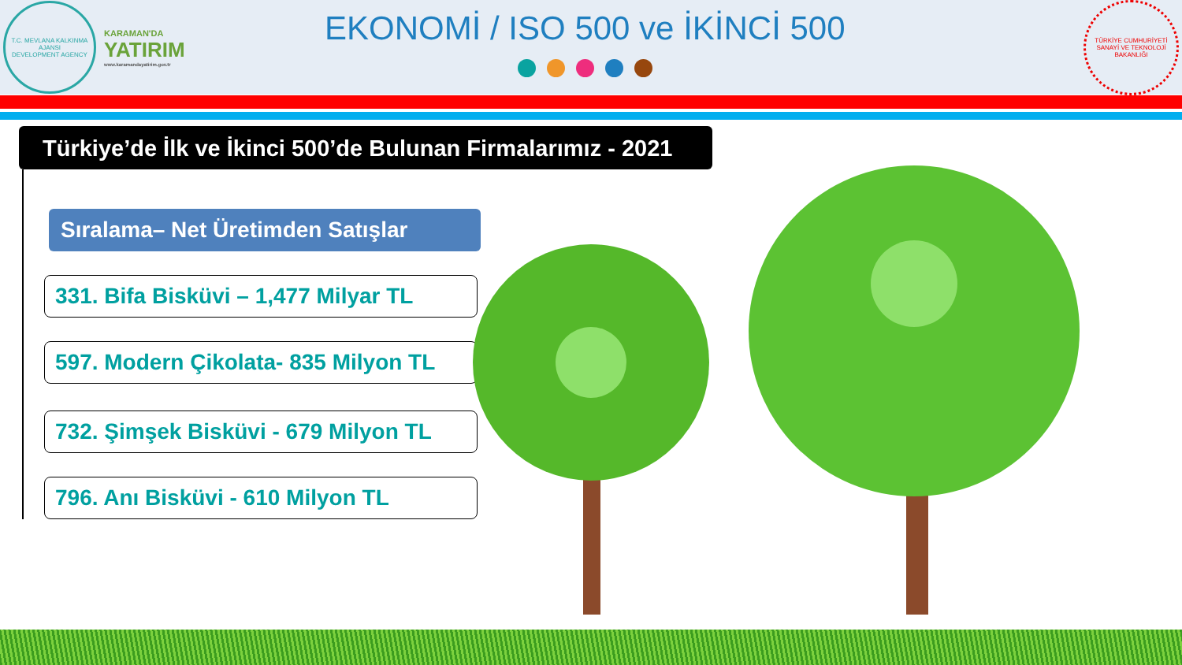T.C. MEVLANA KALKINMA AJANSI
DEVELOPMENT AGENCY
KARAMAN'DA
YATIRIM
www.karamandayatirim.gov.tr
EKONOMİ / ISO 500 ve İKİNCİ 500
TÜRKİYE CUMHURİYETİ SANAYİ VE TEKNOLOJİ BAKANLIĞI
Türkiye’de İlk ve İkinci 500’de Bulunan Firmalarımız - 2021
Sıralama– Net Üretimden Satışlar
331. Bifa Bisküvi – 1,477 Milyar TL
597. Modern Çikolata- 835 Milyon TL
732. Şimşek Bisküvi - 679 Milyon TL
796. Anı Bisküvi - 610 Milyon TL